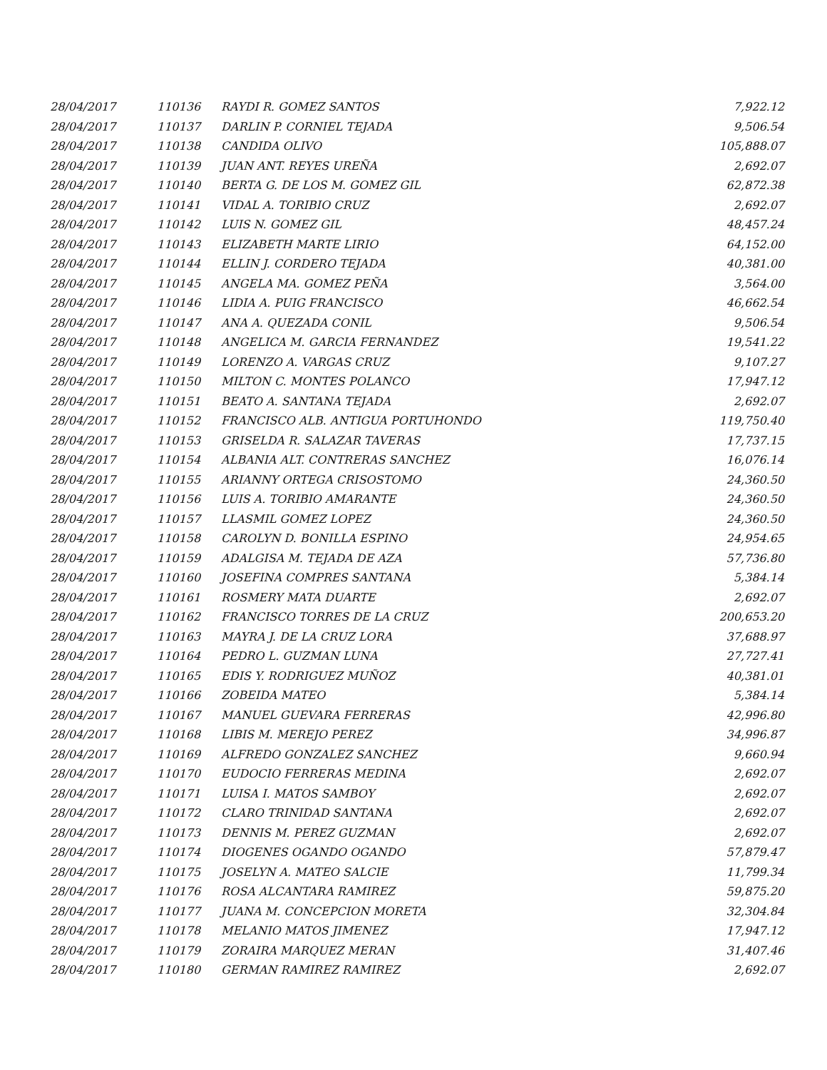| 28/04/2017 | 110136 | RAYDI R. GOMEZ SANTOS | 7,922.12 |
| 28/04/2017 | 110137 | DARLIN P. CORNIEL TEJADA | 9,506.54 |
| 28/04/2017 | 110138 | CANDIDA OLIVO | 105,888.07 |
| 28/04/2017 | 110139 | JUAN ANT. REYES UREÑA | 2,692.07 |
| 28/04/2017 | 110140 | BERTA G. DE LOS M. GOMEZ GIL | 62,872.38 |
| 28/04/2017 | 110141 | VIDAL A. TORIBIO CRUZ | 2,692.07 |
| 28/04/2017 | 110142 | LUIS N. GOMEZ GIL | 48,457.24 |
| 28/04/2017 | 110143 | ELIZABETH MARTE LIRIO | 64,152.00 |
| 28/04/2017 | 110144 | ELLIN J. CORDERO TEJADA | 40,381.00 |
| 28/04/2017 | 110145 | ANGELA MA. GOMEZ PEÑA | 3,564.00 |
| 28/04/2017 | 110146 | LIDIA A. PUIG FRANCISCO | 46,662.54 |
| 28/04/2017 | 110147 | ANA A. QUEZADA CONIL | 9,506.54 |
| 28/04/2017 | 110148 | ANGELICA M. GARCIA FERNANDEZ | 19,541.22 |
| 28/04/2017 | 110149 | LORENZO A. VARGAS CRUZ | 9,107.27 |
| 28/04/2017 | 110150 | MILTON C. MONTES POLANCO | 17,947.12 |
| 28/04/2017 | 110151 | BEATO A. SANTANA TEJADA | 2,692.07 |
| 28/04/2017 | 110152 | FRANCISCO ALB. ANTIGUA PORTUHONDO | 119,750.40 |
| 28/04/2017 | 110153 | GRISELDA R. SALAZAR TAVERAS | 17,737.15 |
| 28/04/2017 | 110154 | ALBANIA ALT. CONTRERAS SANCHEZ | 16,076.14 |
| 28/04/2017 | 110155 | ARIANNY ORTEGA CRISOSTOMO | 24,360.50 |
| 28/04/2017 | 110156 | LUIS A. TORIBIO AMARANTE | 24,360.50 |
| 28/04/2017 | 110157 | LLASMIL GOMEZ LOPEZ | 24,360.50 |
| 28/04/2017 | 110158 | CAROLYN D. BONILLA ESPINO | 24,954.65 |
| 28/04/2017 | 110159 | ADALGISA M. TEJADA DE AZA | 57,736.80 |
| 28/04/2017 | 110160 | JOSEFINA COMPRES SANTANA | 5,384.14 |
| 28/04/2017 | 110161 | ROSMERY MATA DUARTE | 2,692.07 |
| 28/04/2017 | 110162 | FRANCISCO TORRES DE LA CRUZ | 200,653.20 |
| 28/04/2017 | 110163 | MAYRA J. DE LA CRUZ LORA | 37,688.97 |
| 28/04/2017 | 110164 | PEDRO L. GUZMAN LUNA | 27,727.41 |
| 28/04/2017 | 110165 | EDIS Y. RODRIGUEZ MUÑOZ | 40,381.01 |
| 28/04/2017 | 110166 | ZOBEIDA MATEO | 5,384.14 |
| 28/04/2017 | 110167 | MANUEL GUEVARA FERRERAS | 42,996.80 |
| 28/04/2017 | 110168 | LIBIS M. MEREJO PEREZ | 34,996.87 |
| 28/04/2017 | 110169 | ALFREDO GONZALEZ SANCHEZ | 9,660.94 |
| 28/04/2017 | 110170 | EUDOCIO FERRERAS MEDINA | 2,692.07 |
| 28/04/2017 | 110171 | LUISA I. MATOS SAMBOY | 2,692.07 |
| 28/04/2017 | 110172 | CLARO TRINIDAD SANTANA | 2,692.07 |
| 28/04/2017 | 110173 | DENNIS M. PEREZ GUZMAN | 2,692.07 |
| 28/04/2017 | 110174 | DIOGENES OGANDO OGANDO | 57,879.47 |
| 28/04/2017 | 110175 | JOSELYN A. MATEO SALCIE | 11,799.34 |
| 28/04/2017 | 110176 | ROSA ALCANTARA RAMIREZ | 59,875.20 |
| 28/04/2017 | 110177 | JUANA M. CONCEPCION MORETA | 32,304.84 |
| 28/04/2017 | 110178 | MELANIO MATOS JIMENEZ | 17,947.12 |
| 28/04/2017 | 110179 | ZORAIRA MARQUEZ MERAN | 31,407.46 |
| 28/04/2017 | 110180 | GERMAN RAMIREZ RAMIREZ | 2,692.07 |